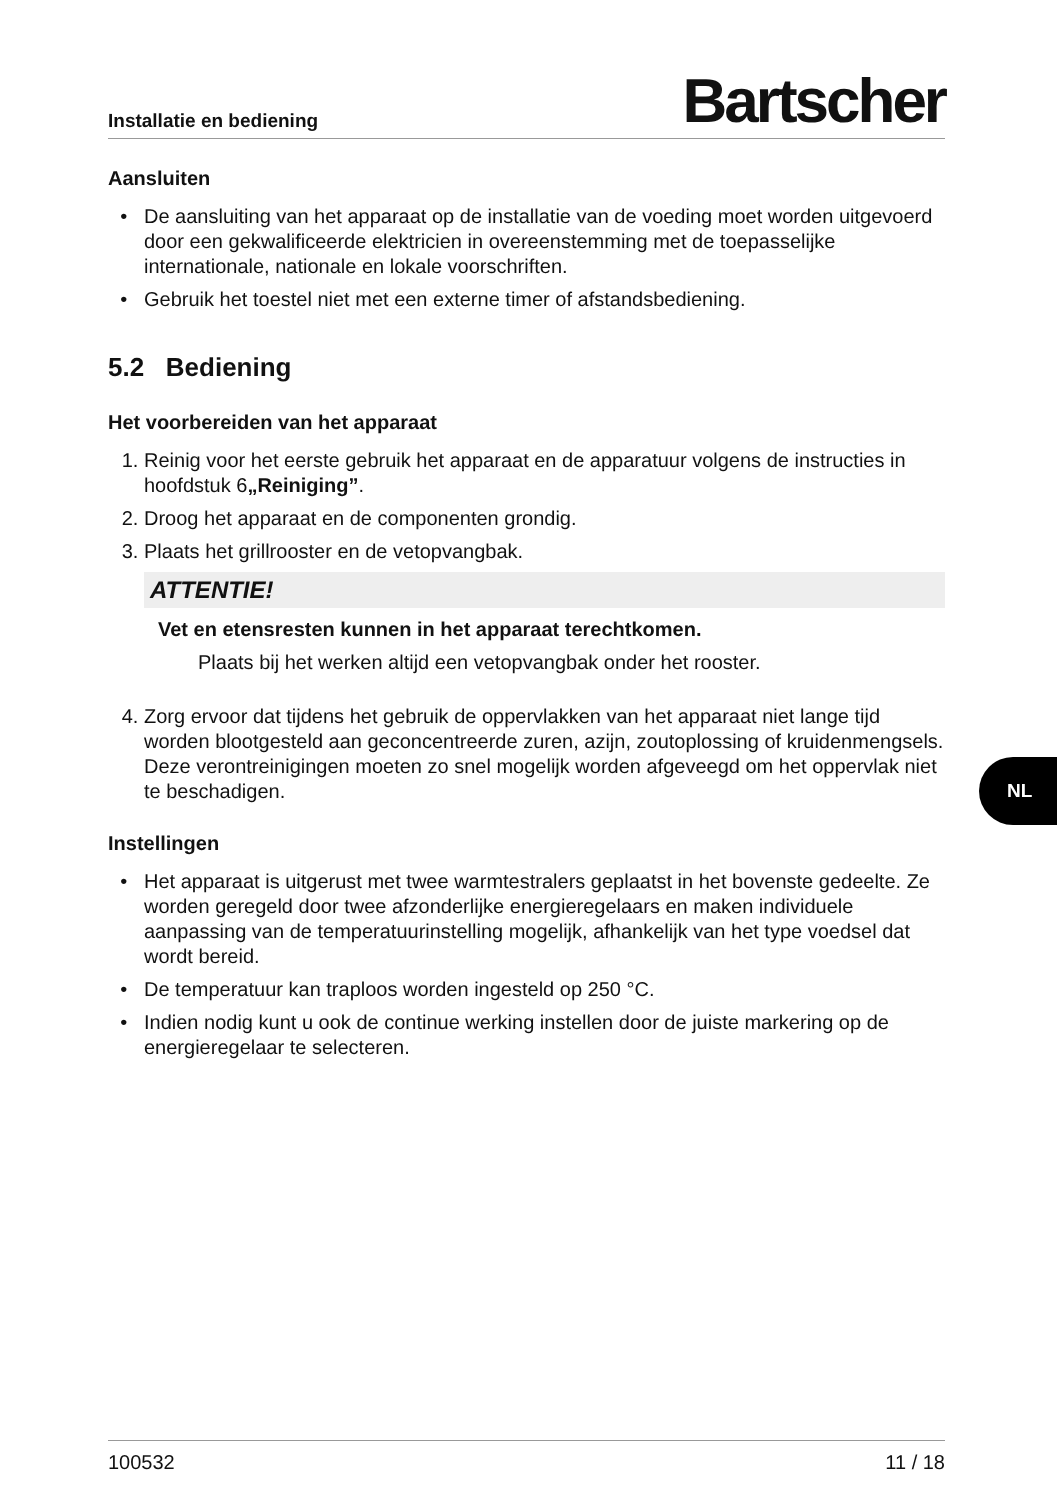Installatie en bediening Bartscher
Aansluiten
De aansluiting van het apparaat op de installatie van de voeding moet worden uitgevoerd door een gekwalificeerde elektricien in overeenstemming met de toepasselijke internationale, nationale en lokale voorschriften.
Gebruik het toestel niet met een externe timer of afstandsbediening.
5.2 Bediening
Het voorbereiden van het apparaat
Reinig voor het eerste gebruik het apparaat en de apparatuur volgens de instructies in hoofdstuk 6„Reiniging”.
Droog het apparaat en de componenten grondig.
Plaats het grillrooster en de vetopvangbak.
ATTENTIE!
Vet en etensresten kunnen in het apparaat terechtkomen.
Plaats bij het werken altijd een vetopvangbak onder het rooster.
Zorg ervoor dat tijdens het gebruik de oppervlakken van het apparaat niet lange tijd worden blootgesteld aan geconcentreerde zuren, azijn, zoutoplossing of kruidenmengsels. Deze verontreinigingen moeten zo snel mogelijk worden afgeveegd om het oppervlak niet te beschadigen.
Instellingen
Het apparaat is uitgerust met twee warmtestralers geplaatst in het bovenste gedeelte. Ze worden geregeld door twee afzonderlijke energieregelaars en maken individuele aanpassing van de temperatuurinstelling mogelijk, afhankelijk van het type voedsel dat wordt bereid.
De temperatuur kan traploos worden ingesteld op 250 °C.
Indien nodig kunt u ook de continue werking instellen door de juiste markering op de energieregelaar te selecteren.
NL
100532 11 / 18